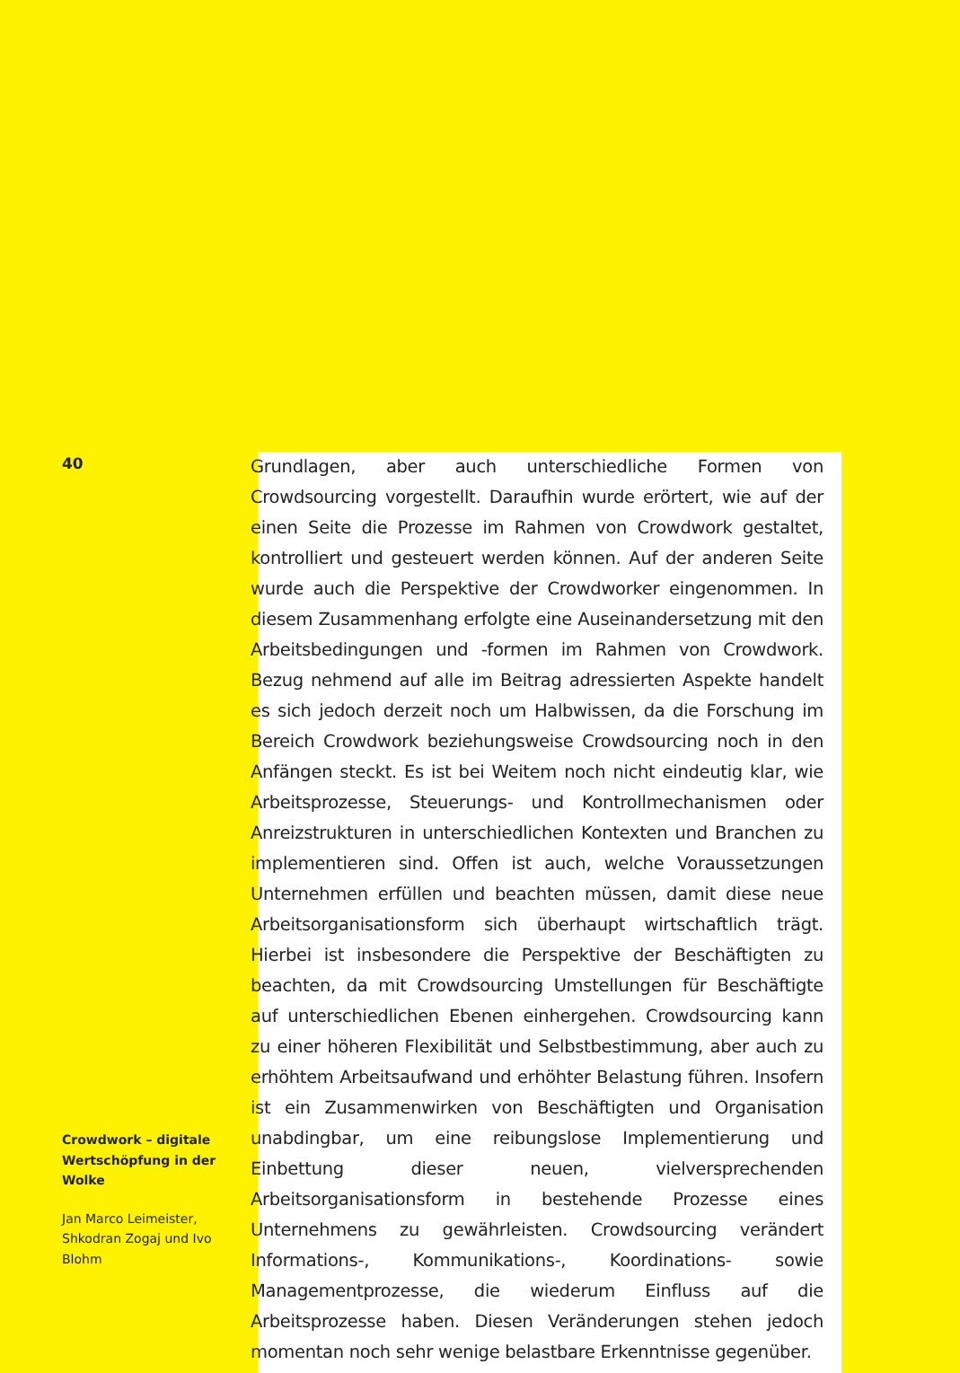40
Crowdwork – digitale Wertschöpfung in der Wolke
Jan Marco Leimeister, Shkodran Zogaj und Ivo Blohm
Grundlagen, aber auch unterschiedliche Formen von Crowdsourcing vorgestellt. Daraufhin wurde erörtert, wie auf der einen Seite die Prozesse im Rahmen von Crowdwork gestaltet, kontrolliert und gesteuert werden können. Auf der anderen Seite wurde auch die Perspektive der Crowdworker eingenommen. In diesem Zusammenhang erfolgte eine Auseinandersetzung mit den Arbeitsbedingungen und -formen im Rahmen von Crowdwork. Bezug nehmend auf alle im Beitrag adressierten Aspekte handelt es sich jedoch derzeit noch um Halbwissen, da die Forschung im Bereich Crowdwork beziehungsweise Crowdsourcing noch in den Anfängen steckt. Es ist bei Weitem noch nicht eindeutig klar, wie Arbeitsprozesse, Steuerungs- und Kontrollmechanismen oder Anreizstrukturen in unterschiedlichen Kontexten und Branchen zu implementieren sind. Offen ist auch, welche Voraussetzungen Unternehmen erfüllen und beachten müssen, damit diese neue Arbeitsorganisationsform sich überhaupt wirtschaftlich trägt. Hierbei ist insbesondere die Perspektive der Beschäftigten zu beachten, da mit Crowdsourcing Umstellungen für Beschäftigte auf unterschiedlichen Ebenen einhergehen. Crowdsourcing kann zu einer höheren Flexibilität und Selbstbestimmung, aber auch zu erhöhtem Arbeitsaufwand und erhöhter Belastung führen. Insofern ist ein Zusammenwirken von Beschäftigten und Organisation unabdingbar, um eine reibungslose Implementierung und Einbettung dieser neuen, vielversprechenden Arbeitsorganisationsform in bestehende Prozesse eines Unternehmens zu gewährleisten. Crowdsourcing verändert Informations-, Kommunikations-, Koordinations- sowie Managementprozesse, die wiederum Einfluss auf die Arbeitsprozesse haben. Diesen Veränderungen stehen jedoch momentan noch sehr wenige belastbare Erkenntnisse gegenüber.